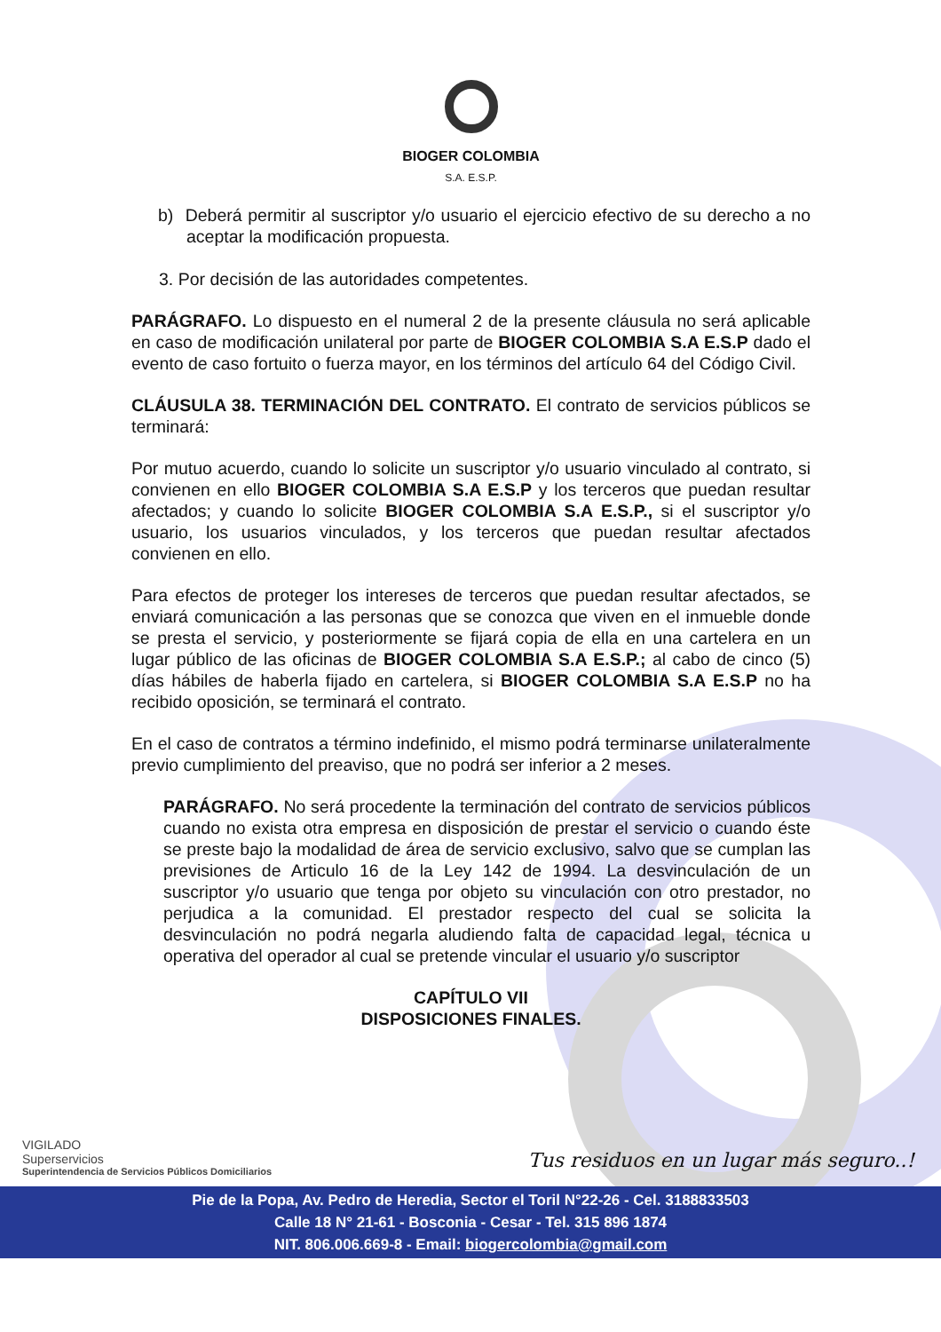BIOGER COLOMBIA
S.A. E.S.P.
b) Deberá permitir al suscriptor y/o usuario el ejercicio efectivo de su derecho a no aceptar la modificación propuesta.
3. Por decisión de las autoridades competentes.
PARÁGRAFO. Lo dispuesto en el numeral 2 de la presente cláusula no será aplicable en caso de modificación unilateral por parte de BIOGER COLOMBIA S.A E.S.P dado el evento de caso fortuito o fuerza mayor, en los términos del artículo 64 del Código Civil.
CLÁUSULA 38. TERMINACIÓN DEL CONTRATO. El contrato de servicios públicos se terminará:
Por mutuo acuerdo, cuando lo solicite un suscriptor y/o usuario vinculado al contrato, si convienen en ello BIOGER COLOMBIA S.A E.S.P y los terceros que puedan resultar afectados; y cuando lo solicite BIOGER COLOMBIA S.A E.S.P., si el suscriptor y/o usuario, los usuarios vinculados, y los terceros que puedan resultar afectados convienen en ello.
Para efectos de proteger los intereses de terceros que puedan resultar afectados, se enviará comunicación a las personas que se conozca que viven en el inmueble donde se presta el servicio, y posteriormente se fijará copia de ella en una cartelera en un lugar público de las oficinas de BIOGER COLOMBIA S.A E.S.P.; al cabo de cinco (5) días hábiles de haberla fijado en cartelera, si BIOGER COLOMBIA S.A E.S.P no ha recibido oposición, se terminará el contrato.
En el caso de contratos a término indefinido, el mismo podrá terminarse unilateralmente previo cumplimiento del preaviso, que no podrá ser inferior a 2 meses.
PARÁGRAFO. No será procedente la terminación del contrato de servicios públicos cuando no exista otra empresa en disposición de prestar el servicio o cuando éste se preste bajo la modalidad de área de servicio exclusivo, salvo que se cumplan las previsiones de Articulo 16 de la Ley 142 de 1994. La desvinculación de un suscriptor y/o usuario que tenga por objeto su vinculación con otro prestador, no perjudica a la comunidad. El prestador respecto del cual se solicita la desvinculación no podrá negarla aludiendo falta de capacidad legal, técnica u operativa del operador al cual se pretende vincular el usuario y/o suscriptor
CAPÍTULO VII
DISPOSICIONES FINALES.
VIGILADO
Superservicios
Superintendencia de Servicios Públicos Domiciliarios
Tus residuos en un lugar más seguro..!
Pie de la Popa, Av. Pedro de Heredia, Sector el Toril N°22-26 - Cel. 3188833503
Calle 18 N° 21-61 - Bosconia - Cesar - Tel. 315 896 1874
NIT. 806.006.669-8 - Email: biogercolombia@gmail.com